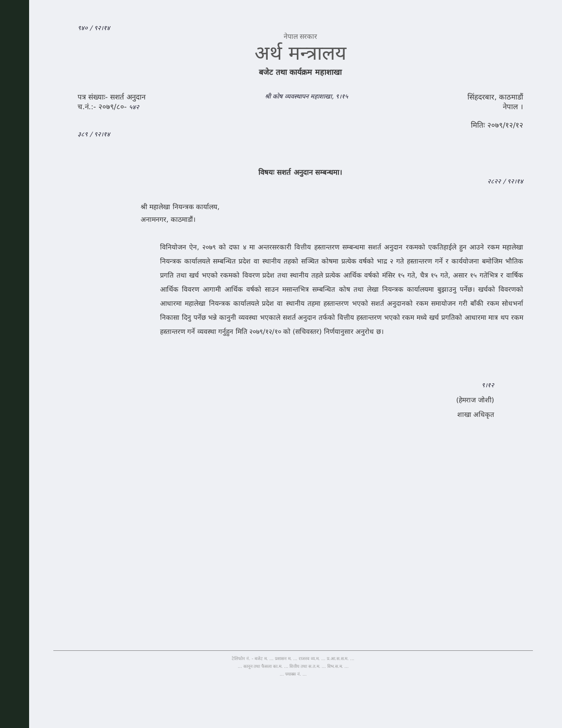९४० / ९२।१४
नेपाल सरकार
अर्थ मन्त्रालय
बजेट तथा कार्यक्रम महाशाखा
पत्र संख्याः- सशर्त अनुदान
च.नं.:- २०७९/८०- ५४२
श्री कोष व्यवस्थापन महाशाखा, ९।१५
सिंहदरबार, काठमाडौं
नेपाल ।
मितिः २०७९/१२/१२
३८९ / ९२।१४
विषयः सशर्त अनुदान सम्बन्धमा।
२८२२ / ९२।१४
श्री महालेखा नियन्त्रक कार्यालय,
अनामनगर, काठमाडौं।
विनियोजन ऐन, २०७९ को दफा ४ मा अन्तरसरकारी वित्तीय हस्तान्तरण सम्बन्धमा सशर्त अनुदान रकमको एकतिहाईले हुन आउने रकम महालेखा नियन्त्रक कार्यालयले सम्बन्धित प्रदेश वा स्थानीय तहको सञ्चित कोषमा प्रत्येक वर्षको भाद्र २ गते हस्तान्तरण गर्ने र कार्ययोजना बमोजिम भौतिक प्रगति तथा खर्च भएको रकमको विवरण प्रदेश तथा स्थानीय तहले प्रत्येक आर्थिक वर्षको मंसिर १५ गते, चैत्र १५ गते, असार १५ गतेभित्र र वार्षिक आर्थिक विवरण आगामी आर्थिक वर्षको साउन मसान्तभित्र सम्बन्धित कोष तथा लेखा नियन्त्रक कार्यालयमा बुझाउनु पर्नेछ। खर्चको विवरणको आधारमा महालेखा नियन्त्रक कार्यालयले प्रदेश वा स्थानीय तहमा हस्तान्तरण भएको सशर्त अनुदानको रकम समायोजन गरी बाँकी रकम सोधभर्ना निकासा दिनु पर्नेछ भन्ने कानुनी व्यवस्था भएकाले सशर्त अनुदान तर्फको वित्तीय हस्तान्तरण भएको रकम मध्ये खर्च प्रगतिको आधारमा मात्र थप रकम हस्तान्तरण गर्ने व्यवस्था गर्नुहुन मिति २०७९/१२/१० को (सचिवस्तर) निर्णयानुसार अनुरोध छ।
९।१२
(हेमराज जोशी)
शाखा अधिकृत
टेलिफोन नं. - बजेट म. ... प्रशासन म. ... राजस्व व्य.म. ... प्र.आ.स.स.म. ...
... कानून तथा फैसला का.म. ... वित्तीय तथा स.त.म. ... विभ.स.म. ...
... फ्याक्स नं. ...